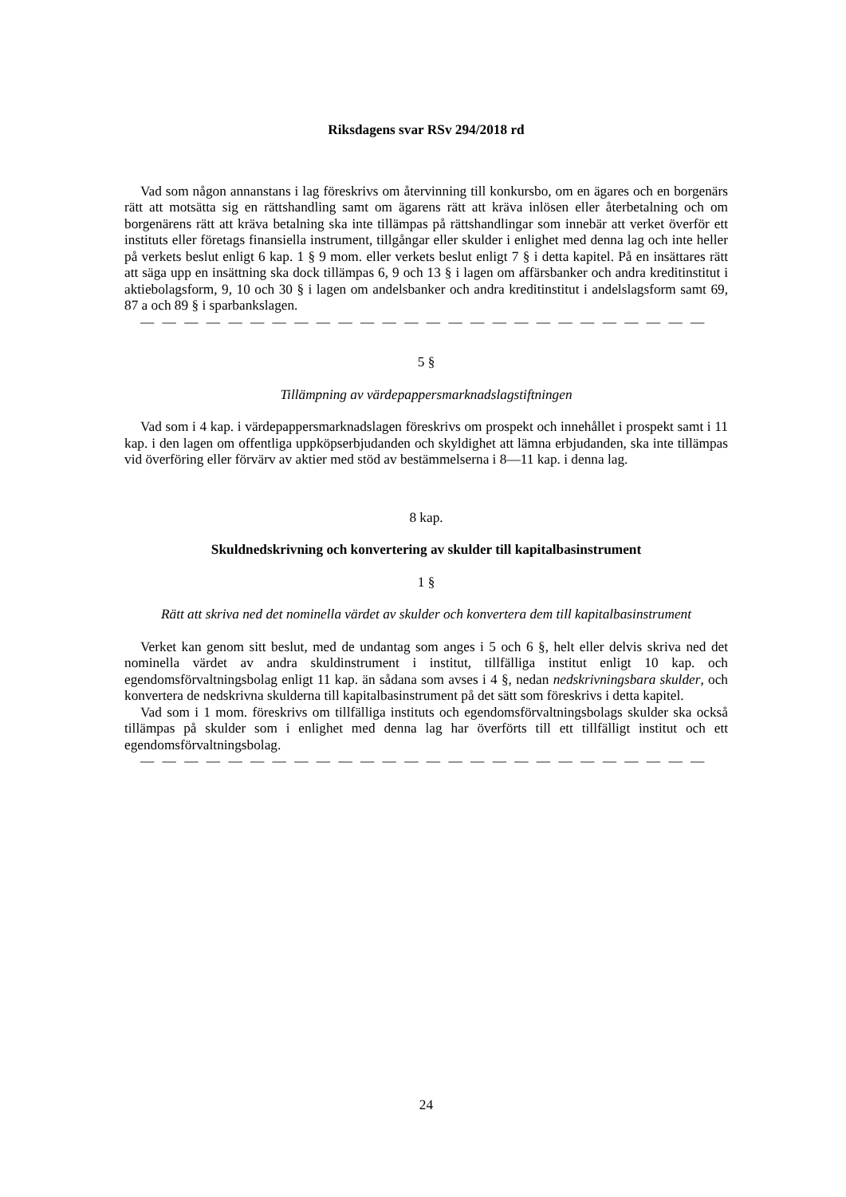Riksdagens svar RSv 294/2018 rd
Vad som någon annanstans i lag föreskrivs om återvinning till konkursbo, om en ägares och en borgenärs rätt att motsätta sig en rättshandling samt om ägarens rätt att kräva inlösen eller återbetalning och om borgenärens rätt att kräva betalning ska inte tillämpas på rättshandlingar som innebär att verket överför ett instituts eller företags finansiella instrument, tillgångar eller skulder i enlighet med denna lag och inte heller på verkets beslut enligt 6 kap. 1 § 9 mom. eller verkets beslut enligt 7 § i detta kapitel. På en insättares rätt att säga upp en insättning ska dock tillämpas 6, 9 och 13 § i lagen om affärsbanker och andra kreditinstitut i aktiebolagsform, 9, 10 och 30 § i lagen om andelsbanker och andra kreditinstitut i andelslagsform samt 69, 87 a och 89 § i sparbankslagen.
— — — — — — — — — — — — — — — — — — — — — — — — — —
5 §
Tillämpning av värdepappersmarknadslagstiftningen
Vad som i 4 kap. i värdepappersmarknadslagen föreskrivs om prospekt och innehållet i prospekt samt i 11 kap. i den lagen om offentliga uppköpserbjudanden och skyldighet att lämna erbjudanden, ska inte tillämpas vid överföring eller förvärv av aktier med stöd av bestämmelserna i 8—11 kap. i denna lag.
8 kap.
Skuldnedskrivning och konvertering av skulder till kapitalbasinstrument
1 §
Rätt att skriva ned det nominella värdet av skulder och konvertera dem till kapitalbasinstrument
Verket kan genom sitt beslut, med de undantag som anges i 5 och 6 §, helt eller delvis skriva ned det nominella värdet av andra skuldinstrument i institut, tillfälliga institut enligt 10 kap. och egendomsförvaltningsbolag enligt 11 kap. än sådana som avses i 4 §, nedan nedskrivningsbara skulder, och konvertera de nedskrivna skulderna till kapitalbasinstrument på det sätt som föreskrivs i detta kapitel.
Vad som i 1 mom. föreskrivs om tillfälliga instituts och egendomsförvaltningsbolags skulder ska också tillämpas på skulder som i enlighet med denna lag har överförts till ett tillfälligt institut och ett egendomsförvaltningsbolag.
— — — — — — — — — — — — — — — — — — — — — — — — — —
24